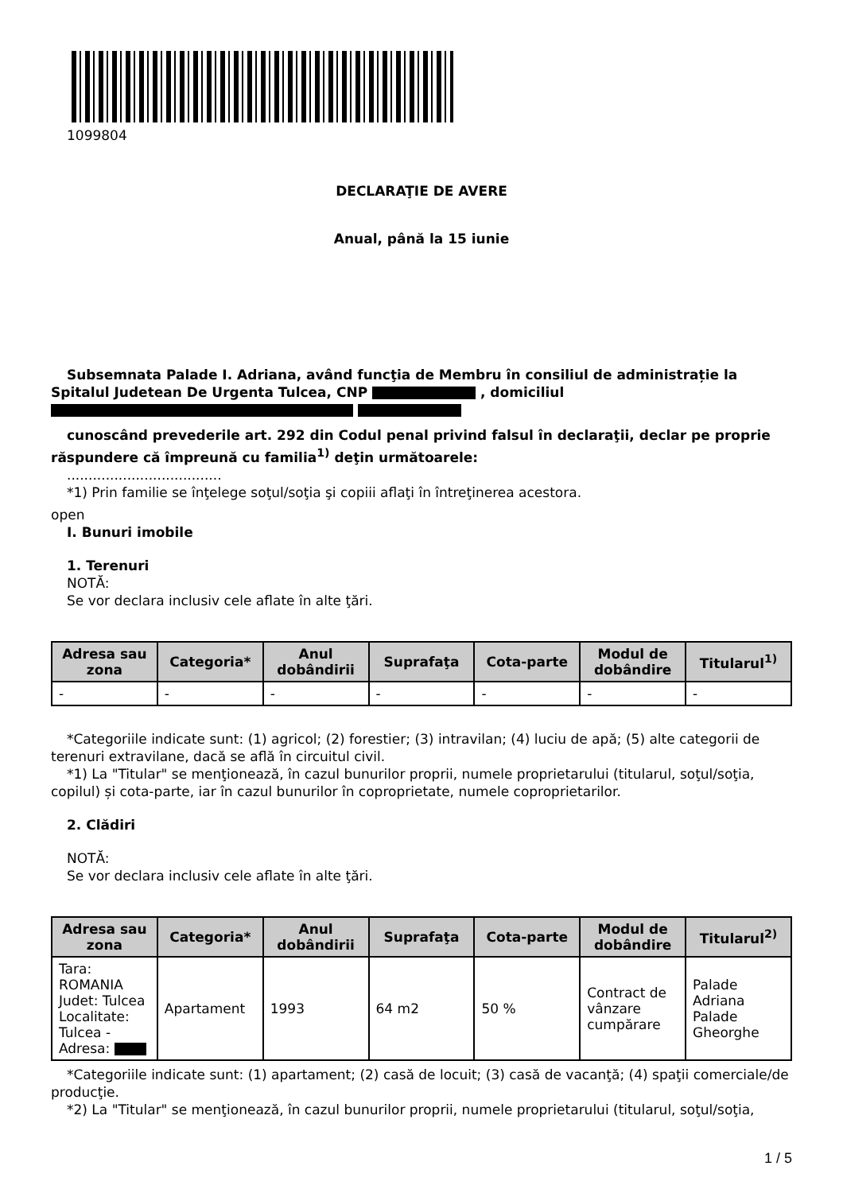1099804
DECLARAŢIE DE AVERE
Anual, până la 15 iunie
Subsemnata Palade I. Adriana, având funcţia de Membru în consiliul de administrație la Spitalul Judetean De Urgenta Tulcea, CNP , domiciliul
cunoscând prevederile art. 292 din Codul penal privind falsul în declaraţii, declar pe proprie răspundere că împreună cu familia<sup>1)</sup> deţin următoarele:
....................................
*1) Prin familie se înţelege soţul/soţia şi copiii aflaţi în întreţinerea acestora.
open
I. Bunuri imobile
1. Terenuri
NOTĂ:
Se vor declara inclusiv cele aflate în alte ţări.
| Adresa sau zona | Categoria* | Anul dobândirii | Suprafaţa | Cota-parte | Modul de dobândire | Titularul<sup>1)</sup> |
| --- | --- | --- | --- | --- | --- | --- |
| - | - | - | - | - | - | - |
*Categoriile indicate sunt: (1) agricol; (2) forestier; (3) intravilan; (4) luciu de apă; (5) alte categorii de terenuri extravilane, dacă se află în circuitul civil.
*1) La "Titular" se menţionează, în cazul bunurilor proprii, numele proprietarului (titularul, soţul/soţia, copilul) și cota-parte, iar în cazul bunurilor în coproprietate, numele coproprietarilor.
2. Clădiri
NOTĂ:
Se vor declara inclusiv cele aflate în alte ţări.
| Adresa sau zona | Categoria* | Anul dobândirii | Suprafaţa | Cota-parte | Modul de dobândire | Titularul<sup>2)</sup> |
| --- | --- | --- | --- | --- | --- | --- |
| Tara: ROMANIA Judet: Tulcea Localitate: Tulcea - Adresa: | Apartament | 1993 | 64 m2 | 50 % | Contract de vânzare cumpărare | Palade Adriana Palade Gheorghe |
*Categoriile indicate sunt: (1) apartament; (2) casă de locuit; (3) casă de vacanţă; (4) spaţii comerciale/de producţie.
*2) La "Titular" se menţionează, în cazul bunurilor proprii, numele proprietarului (titularul, soţul/soţia,
1 / 5